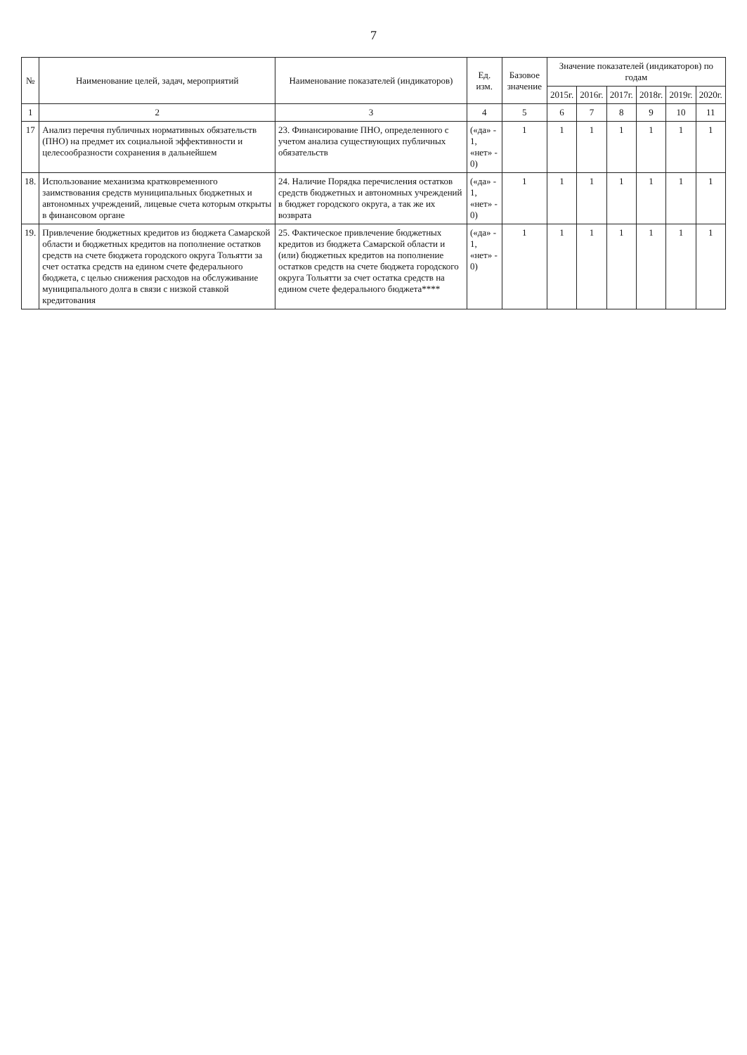7
| № | Наименование целей, задач, мероприятий | Наименование показателей (индикаторов) | Ед. изм. | Базовое значение | Значение показателей (индикаторов) по годам | | | | | |
| --- | --- | --- | --- | --- | --- | --- | --- | --- | --- | --- |
| | | | | | 2015г. | 2016г. | 2017г. | 2018г. | 2019г. | 2020г. |
| 1 | 2 | 3 | 4 | 5 | 6 | 7 | 8 | 9 | 10 | 11 |
| 17 | Анализ перечня публичных нормативных обязательств (ПНО) на предмет их социальной эффективности и целесообразности сохранения в дальнейшем | 23. Финансирование ПНО, определенного с учетом анализа существующих публичных обязательств | («да» - 1, «нет» - 0) | 1 | 1 | 1 | 1 | 1 | 1 | 1 |
| 18. | Использование механизма кратковременного заимствования средств муниципальных бюджетных и автономных учреждений, лицевые счета которым открыты в финансовом органе | 24. Наличие Порядка перечисления остатков средств бюджетных и автономных учреждений в бюджет городского округа, а так же их возврата | («да» - 1, «нет» - 0) | 1 | 1 | 1 | 1 | 1 | 1 | 1 |
| 19. | Привлечение бюджетных кредитов из бюджета Самарской области и бюджетных кредитов на пополнение остатков средств на счете бюджета городского округа Тольятти за счет остатка средств на едином счете федерального бюджета, с целью снижения расходов на обслуживание муниципального долга в связи с низкой ставкой кредитования | 25. Фактическое привлечение бюджетных кредитов из бюджета Самарской области и (или) бюджетных кредитов на пополнение остатков средств на счете бюджета городского округа Тольятти за счет остатка средств на едином счете федерального бюджета**** | («да» - 1, «нет» - 0) | 1 | 1 | 1 | 1 | 1 | 1 | 1 |